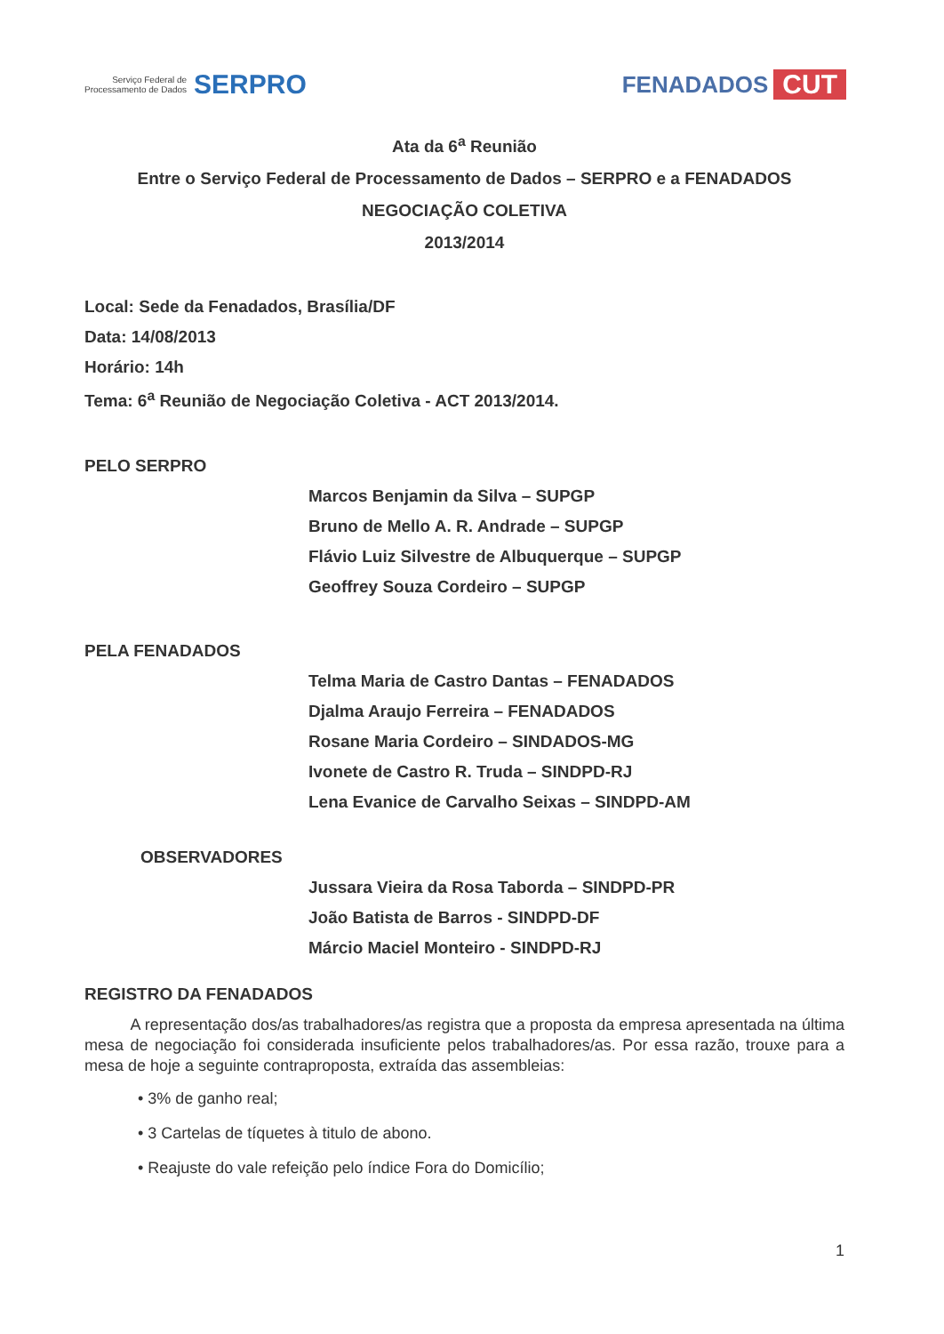Serviço Federal de
Processamento de Dados
SERPRO
FENADADOS CUT
Ata da 6<sup>a</sup> Reunião
Entre o Serviço Federal de Processamento de Dados – SERPRO e a FENADADOS
NEGOCIAÇÃO COLETIVA
2013/2014
Local: Sede da Fenadados, Brasília/DF
Data: 14/08/2013
Horário: 14h
Tema: 6<sup>a</sup> Reunião de Negociação Coletiva - ACT 2013/2014.
PELO SERPRO
Marcos Benjamin da Silva – SUPGP
Bruno de Mello A. R. Andrade – SUPGP
Flávio Luiz Silvestre de Albuquerque – SUPGP
Geoffrey Souza Cordeiro – SUPGP
PELA FENADADOS
Telma Maria de Castro Dantas – FENADADOS
Djalma Araujo Ferreira – FENADADOS
Rosane Maria Cordeiro – SINDADOS-MG
Ivonete de Castro R. Truda – SINDPD-RJ
Lena Evanice de Carvalho Seixas – SINDPD-AM
OBSERVADORES
Jussara Vieira da Rosa Taborda – SINDPD-PR
João Batista de Barros - SINDPD-DF
Márcio Maciel Monteiro - SINDPD-RJ
REGISTRO DA FENADADOS
A representação dos/as trabalhadores/as registra que a proposta da empresa apresentada na última mesa de negociação foi considerada insuficiente pelos trabalhadores/as. Por essa razão, trouxe para a mesa de hoje a seguinte contraproposta, extraída das assembleias:
• 3% de ganho real;
• 3 Cartelas de tíquetes à titulo de abono.
• Reajuste do vale refeição pelo índice Fora do Domicílio;
1